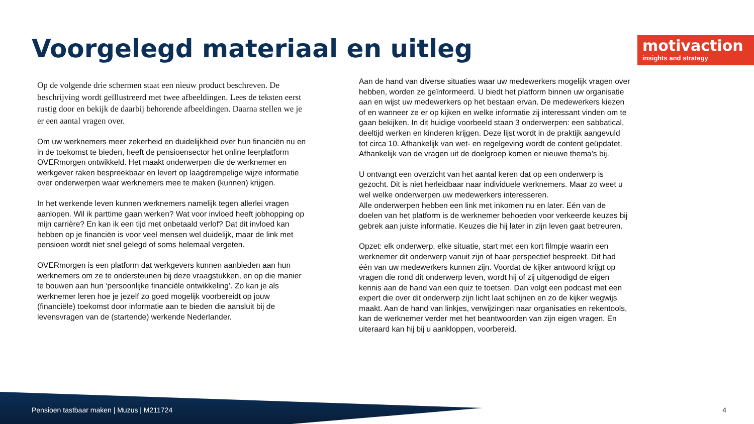Voorgelegd materiaal en uitleg
motivaction
insights and strategy
Op de volgende drie schermen staat een nieuw product beschreven. De beschrijving wordt geïllustreerd met twee afbeeldingen. Lees de teksten eerst rustig door en bekijk de daarbij behorende afbeeldingen. Daarna stellen we je er een aantal vragen over.
Om uw werknemers meer zekerheid en duidelijkheid over hun financiën nu en in de toekomst te bieden, heeft de pensioensector het online leerplatform OVERmorgen ontwikkeld. Het maakt onderwerpen die de werknemer en werkgever raken bespreekbaar en levert op laagdrempelige wijze informatie over onderwerpen waar werknemers mee te maken (kunnen) krijgen.
In het werkende leven kunnen werknemers namelijk tegen allerlei vragen aanlopen. Wil ik parttime gaan werken? Wat voor invloed heeft jobhopping op mijn carrière? En kan ik een tijd met onbetaald verlof? Dat dit invloed kan hebben op je financiën is voor veel mensen wel duidelijk, maar de link met pensioen wordt niet snel gelegd of soms helemaal vergeten.
OVERmorgen is een platform dat werkgevers kunnen aanbieden aan hun werknemers om ze te ondersteunen bij deze vraagstukken, en op die manier te bouwen aan hun ‘persoonlijke financiële ontwikkeling’. Zo kan je als werknemer leren hoe je jezelf zo goed mogelijk voorbereidt op jouw (financiële) toekomst door informatie aan te bieden die aansluit bij de levensvragen van de (startende) werkende Nederlander.
Aan de hand van diverse situaties waar uw medewerkers mogelijk vragen over hebben, worden ze geïnformeerd. U biedt het platform binnen uw organisatie aan en wijst uw medewerkers op het bestaan ervan. De medewerkers kiezen of en wanneer ze er op kijken en welke informatie zij interessant vinden om te gaan bekijken. In dit huidige voorbeeld staan 3 onderwerpen: een sabbatical, deeltijd werken en kinderen krijgen. Deze lijst wordt in de praktijk aangevuld tot circa 10. Afhankelijk van wet- en regelgeving wordt de content geüpdatet. Afhankelijk van de vragen uit de doelgroep komen er nieuwe thema’s bij.
U ontvangt een overzicht van het aantal keren dat op een onderwerp is gezocht. Dit is niet herleidbaar naar individuele werknemers. Maar zo weet u wel welke onderwerpen uw medewerkers interesseren.
Alle onderwerpen hebben een link met inkomen nu en later. Eén van de doelen van het platform is de werknemer behoeden voor verkeerde keuzes bij gebrek aan juiste informatie. Keuzes die hij later in zijn leven gaat betreuren.
Opzet: elk onderwerp, elke situatie, start met een kort filmpje waarin een werknemer dit onderwerp vanuit zijn of haar perspectief bespreekt. Dit had één van uw medewerkers kunnen zijn. Voordat de kijker antwoord krijgt op vragen die rond dit onderwerp leven, wordt hij of zij uitgenodigd de eigen kennis aan de hand van een quiz te toetsen. Dan volgt een podcast met een expert die over dit onderwerp zijn licht laat schijnen en zo de kijker wegwijs maakt. Aan de hand van linkjes, verwijzingen naar organisaties en rekentools, kan de werknemer verder met het beantwoorden van zijn eigen vragen. En uiteraard kan hij bij u aankloppen, voorbereid.
Pensioen tastbaar maken | Muzus | M211724
4